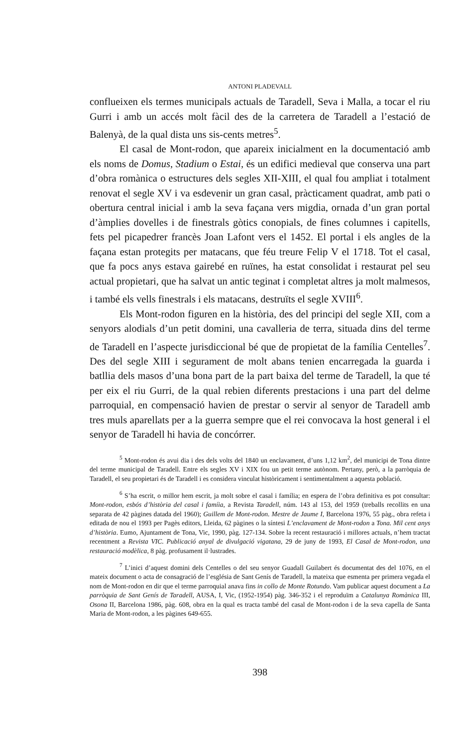ANTONI PLADEVALL
confluei­xen els termes municipals actuals de Taradell, Seva i Malla, a tocar el riu Gurri i amb un accés molt fàcil des de la carretera de Taradell a l’estació de Balenyà, de la qual dista uns sis-cents metres<sup>5</sup>.
El casal de Mont-rodon, que apareix inicialment en la documentació amb els noms de Domus, Stadium o Estai, és un edifici medieval que conserva una part d’obra romànica o estructures dels segles XII-XIII, el qual fou ampliat i totalment renovat el segle XV i va esdevenir un gran casal, pràcticament quadrat, amb pati o obertura central inicial i amb la seva façana vers migdia, ornada d’un gran portal d’àmplies dovelles i de finestrals gòtics conopials, de fines columnes i capitells, fets pel picapedrer francès Joan Lafont vers el 1452. El portal i els angles de la façana estan protegits per matacans, que féu treure Felip V el 1718. Tot el casal, que fa pocs anys estava gairebé en ruïnes, ha estat consolidat i restaurat pel seu actual propietari, que ha salvat un antic teginat i completat altres ja molt malmesos, i també els vells finestrals i els matacans, destruïts el segle XVIII<sup>6</sup>.
Els Mont-rodon figuren en la història, des del principi del segle XII, com a senyors alodials d’un petit domini, una cavalleria de terra, situada dins del terme de Taradell en l’aspecte jurisdiccional bé que de propietat de la família Centelles<sup>7</sup>. Des del segle XIII i segurament de molt abans tenien encarregada la guarda i batllia dels masos d’una bona part de la part baixa del terme de Taradell, la que té per eix el riu Gurri, de la qual rebien diferents prestacions i una part del delme parroquial, en compensació havien de prestar o servir al senyor de Taradell amb tres muls aparellats per a la guerra sempre que el rei convocava la host general i el senyor de Taradell hi havia de concórrer.
<sup>5</sup> Mont-rodon és avui dia i des dels volts del 1840 un enclavament, d’uns 1,12 km<sup>2</sup>, del municipi de Tona dintre del terme municipal de Taradell. Entre els segles XV i XIX fou un petit terme autònom. Pertany, però, a la parròquia de Taradell, el seu propietari és de Taradell i es considera vinculat històricament i sentimentalment a aquesta població.
<sup>6</sup> S’ha escrit, o millor hem escrit, ja molt sobre el casal i família; en espera de l’obra definitiva es pot consultar: Mont-rodon, esbós d’història del casal i famíia, a Revista Taradell, núm. 143 al 153, del 1959 (treballs recollits en una separata de 42 pàgines datada del 1960); Guillem de Mont-rodon. Mestre de Jaume I, Barcelona 1976, 55 pàg., obra refeta i editada de nou el 1993 per Pagès editors, Lleida, 62 pàgines o la síntesi L’enclavament de Mont-rodon a Tona. Mil cent anys d’història. Eumo, Ajuntament de Tona, Vic, 1990, pàg. 127-134. Sobre la recent restauració i millores actuals, n’hem tractat recentment a Revista VIC. Publicació anyal de divulgació vigatana, 29 de juny de 1993, El Casal de Mont-rodon, una restauració modèlica, 8 pàg. profusament il·lustrades.
<sup>7</sup> L’inici d’aquest domini dels Centelles o del seu senyor Guadall Guilabert és documentat des del 1076, en el mateix document o acta de consagració de l’església de Sant Genís de Taradell, la mateixa que esmenta per primera vegada el nom de Mont-rodon en dir que el terme parroquial anava fins in collo de Monte Rotundo. Vam publicar aquest document a La parròquia de Sant Genís de Taradell, AUSA, I, Vic, (1952-1954) pàg. 346-352 i el reproduïm a Catalunya Romànica III, Osona II, Barcelona 1986, pàg. 608, obra en la qual es tracta també del casal de Mont-rodon i de la seva capella de Santa Maria de Mont-rodon, a les pàgines 649-655.
398